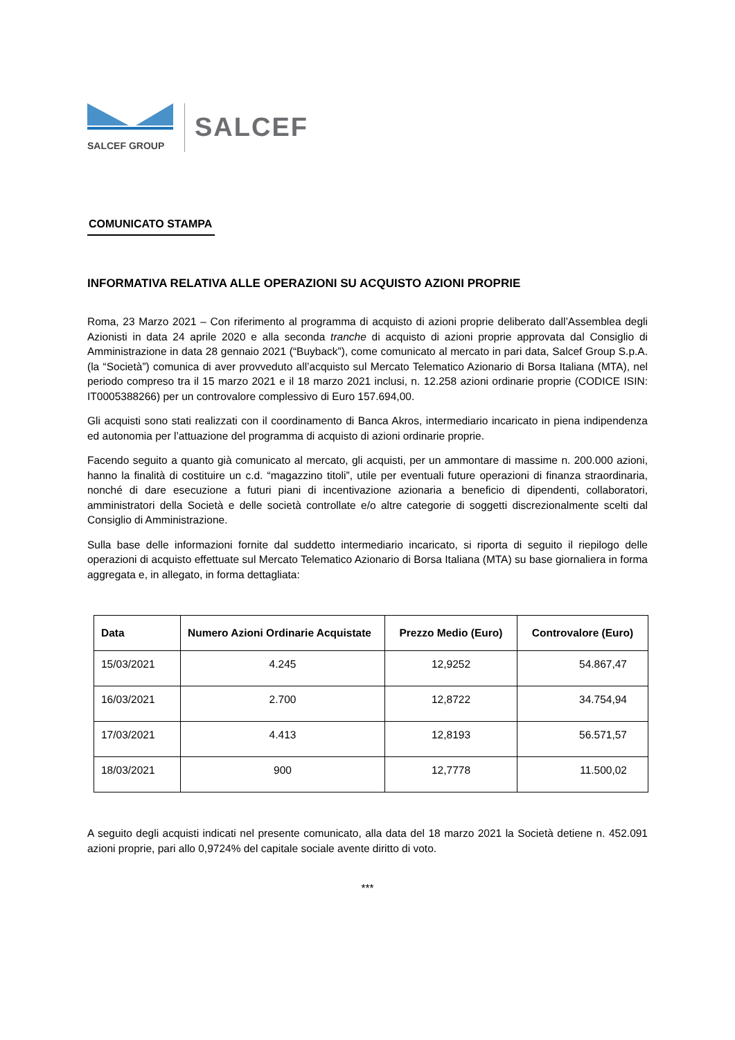SALCEF GROUP
SALCEF
COMUNICATO STAMPA
INFORMATIVA RELATIVA ALLE OPERAZIONI SU ACQUISTO AZIONI PROPRIE
Roma, 23 Marzo 2021 – Con riferimento al programma di acquisto di azioni proprie deliberato dall’Assemblea degli Azionisti in data 24 aprile 2020 e alla seconda tranche di acquisto di azioni proprie approvata dal Consiglio di Amministrazione in data 28 gennaio 2021 (“Buyback”), come comunicato al mercato in pari data, Salcef Group S.p.A. (la “Società”) comunica di aver provveduto all’acquisto sul Mercato Telematico Azionario di Borsa Italiana (MTA), nel periodo compreso tra il 15 marzo 2021 e il 18 marzo 2021 inclusi, n. 12.258 azioni ordinarie proprie (CODICE ISIN: IT0005388266) per un controvalore complessivo di Euro 157.694,00.
Gli acquisti sono stati realizzati con il coordinamento di Banca Akros, intermediario incaricato in piena indipendenza ed autonomia per l’attuazione del programma di acquisto di azioni ordinarie proprie.
Facendo seguito a quanto già comunicato al mercato, gli acquisti, per un ammontare di massime n. 200.000 azioni, hanno la finalità di costituire un c.d. “magazzino titoli”, utile per eventuali future operazioni di finanza straordinaria, nonché di dare esecuzione a futuri piani di incentivazione azionaria a beneficio di dipendenti, collaboratori, amministratori della Società e delle società controllate e/o altre categorie di soggetti discrezionalmente scelti dal Consiglio di Amministrazione.
Sulla base delle informazioni fornite dal suddetto intermediario incaricato, si riporta di seguito il riepilogo delle operazioni di acquisto effettuate sul Mercato Telematico Azionario di Borsa Italiana (MTA) su base giornaliera in forma aggregata e, in allegato, in forma dettagliata:
| Data | Numero Azioni Ordinarie Acquistate | Prezzo Medio (Euro) | Controvalore (Euro) |
| --- | --- | --- | --- |
| 15/03/2021 | 4.245 | 12,9252 | 54.867,47 |
| 16/03/2021 | 2.700 | 12,8722 | 34.754,94 |
| 17/03/2021 | 4.413 | 12,8193 | 56.571,57 |
| 18/03/2021 | 900 | 12,7778 | 11.500,02 |
A seguito degli acquisti indicati nel presente comunicato, alla data del 18 marzo 2021 la Società detiene n. 452.091 azioni proprie, pari allo 0,9724% del capitale sociale avente diritto di voto.
***